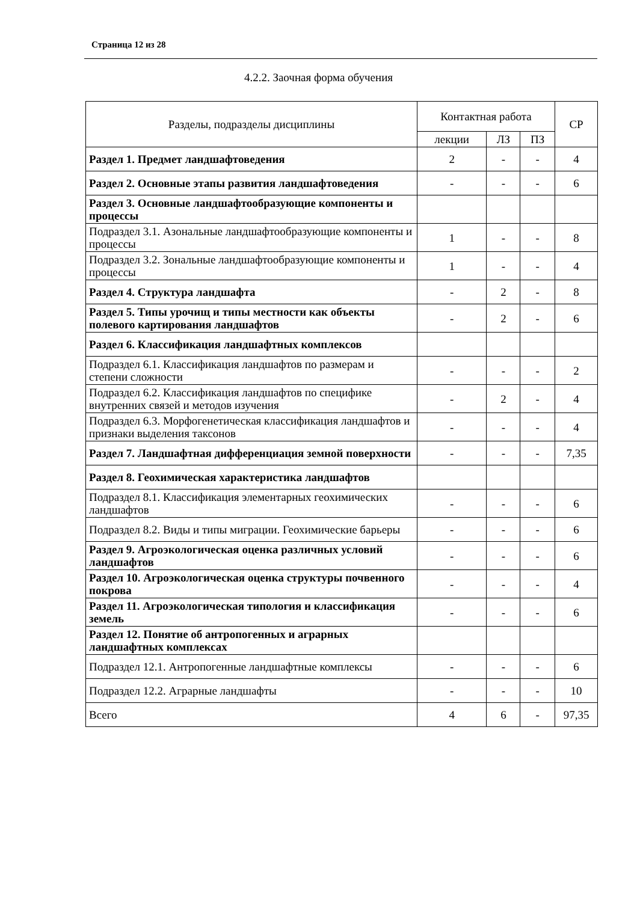Страница 12 из 28
4.2.2. Заочная форма обучения
| Разделы, подразделы дисциплины | Контактная работа | | | СР |
| --- | --- | --- | --- | --- |
| | лекции | ЛЗ | ПЗ | |
| Раздел 1. Предмет ландшафтоведения | 2 | - | - | 4 |
| Раздел 2. Основные этапы развития ландшафтоведения | - | - | - | 6 |
| Раздел 3. Основные ландшафтообразующие компоненты и процессы | | | | |
| Подраздел 3.1. Азональные ландшафтообразующие компоненты и процессы | 1 | - | - | 8 |
| Подраздел 3.2. Зональные ландшафтообразующие компоненты и процессы | 1 | - | - | 4 |
| Раздел 4. Структура ландшафта | - | 2 | - | 8 |
| Раздел 5. Типы урочищ и типы местности как объекты полевого картирования ландшафтов | - | 2 | - | 6 |
| Раздел 6. Классификация ландшафтных комплексов | | | | |
| Подраздел 6.1. Классификация ландшафтов по размерам и степени сложности | - | - | - | 2 |
| Подраздел 6.2. Классификация ландшафтов по специфике внутренних связей и методов изучения | - | 2 | - | 4 |
| Подраздел 6.3. Морфогенетическая классификация ландшафтов и признаки выделения таксонов | - | - | - | 4 |
| Раздел 7. Ландшафтная дифференциация земной поверхности | - | - | - | 7,35 |
| Раздел 8. Геохимическая характеристика ландшафтов | | | | |
| Подраздел 8.1. Классификация элементарных геохимических ландшафтов | - | - | - | 6 |
| Подраздел 8.2. Виды и типы миграции. Геохимические барьеры | - | - | - | 6 |
| Раздел 9. Агроэкологическая оценка различных условий ландшафтов | - | - | - | 6 |
| Раздел 10. Агроэкологическая оценка структуры почвенного покрова | - | - | - | 4 |
| Раздел 11. Агроэкологическая типология и классификация земель | - | - | - | 6 |
| Раздел 12. Понятие об антропогенных и аграрных ландшафтных комплексах | | | | |
| Подраздел 12.1. Антропогенные ландшафтные комплексы | - | - | - | 6 |
| Подраздел 12.2. Аграрные ландшафты | - | - | - | 10 |
| Всего | 4 | 6 | - | 97,35 |